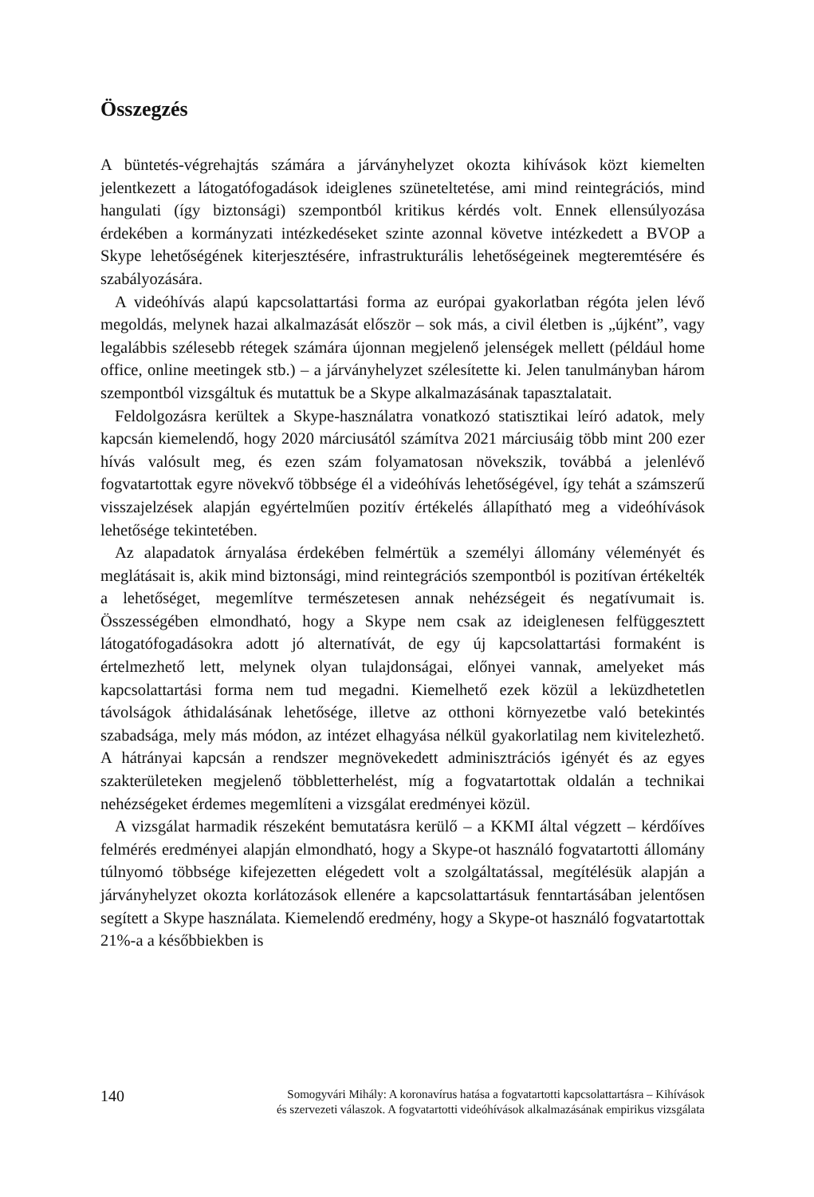Összegzés
A büntetés-végrehajtás számára a járványhelyzet okozta kihívások közt kiemelten jelentkezett a látogatófogadások ideiglenes szüneteltetése, ami mind reintegrációs, mind hangulati (így biztonsági) szempontból kritikus kérdés volt. Ennek ellensúlyozása érdekében a kormányzati intézkedéseket szinte azonnal követve intézkedett a BVOP a Skype lehetőségének kiterjesztésére, infrastrukturális lehetőségeinek megteremtésére és szabályozására.
A videóhívás alapú kapcsolattartási forma az európai gyakorlatban régóta jelen lévő megoldás, melynek hazai alkalmazását először – sok más, a civil életben is „újként”, vagy legalábbis szélesebb rétegek számára újonnan megjelenő jelenségek mellett (például home office, online meetingek stb.) – a járványhelyzet szélesítette ki. Jelen tanulmányban három szempontból vizsgáltuk és mutattuk be a Skype alkalmazásának tapasztalatait.
Feldolgozásra kerültek a Skype-használatra vonatkozó statisztikai leíró adatok, mely kapcsán kiemelendő, hogy 2020 márciusától számítva 2021 márciusáig több mint 200 ezer hívás valósult meg, és ezen szám folyamatosan növekszik, továbbá a jelenlévő fogvatartottak egyre növekvő többsége él a videóhívás lehetőségével, így tehát a számszerű visszajelzések alapján egyértelműen pozitív értékelés állapítható meg a videóhívások lehetősége tekintetében.
Az alapadatok árnyalása érdekében felmértük a személyi állomány véleményét és meglátásait is, akik mind biztonsági, mind reintegrációs szempontból is pozitívan értékelték a lehetőséget, megemlítve természetesen annak nehézségeit és negatívumait is. Összességében elmondható, hogy a Skype nem csak az ideiglenesen felfüggesztett látogatófogadásokra adott jó alternatívát, de egy új kapcsolattartási formaként is értelmezhető lett, melynek olyan tulajdonságai, előnyei vannak, amelyeket más kapcsolattartási forma nem tud megadni. Kiemelhető ezek közül a leküzdhetetlen távolságok áthidalásának lehetősége, illetve az otthoni környezetbe való betekintés szabadsága, mely más módon, az intézet elhagyása nélkül gyakorlatilag nem kivitelezhető. A hátrányai kapcsán a rendszer megnövekedett adminisztrációs igényét és az egyes szakterületeken megjelenő többletterhelést, míg a fogvatartottak oldalán a technikai nehézségeket érdemes megemlíteni a vizsgálat eredményei közül.
A vizsgálat harmadik részeként bemutatásra kerülő – a KKMI által végzett – kérdőíves felmérés eredményei alapján elmondható, hogy a Skype-ot használó fogvatartotti állomány túlnyomó többsége kifejezetten elégedett volt a szolgáltatással, megítélésük alapján a járványhelyzet okozta korlátozások ellenére a kapcsolattartásuk fenntartásában jelentősen segített a Skype használata. Kiemelendő eredmény, hogy a Skype-ot használó fogvatartottak 21%-a a későbbiekben is
140
Somogyvári Mihály: A koronavírus hatása a fogvatartotti kapcsolattartásra – Kihívások
és szervezeti válaszok. A fogvatartotti videóhívások alkalmazásának empirikus vizsgálata